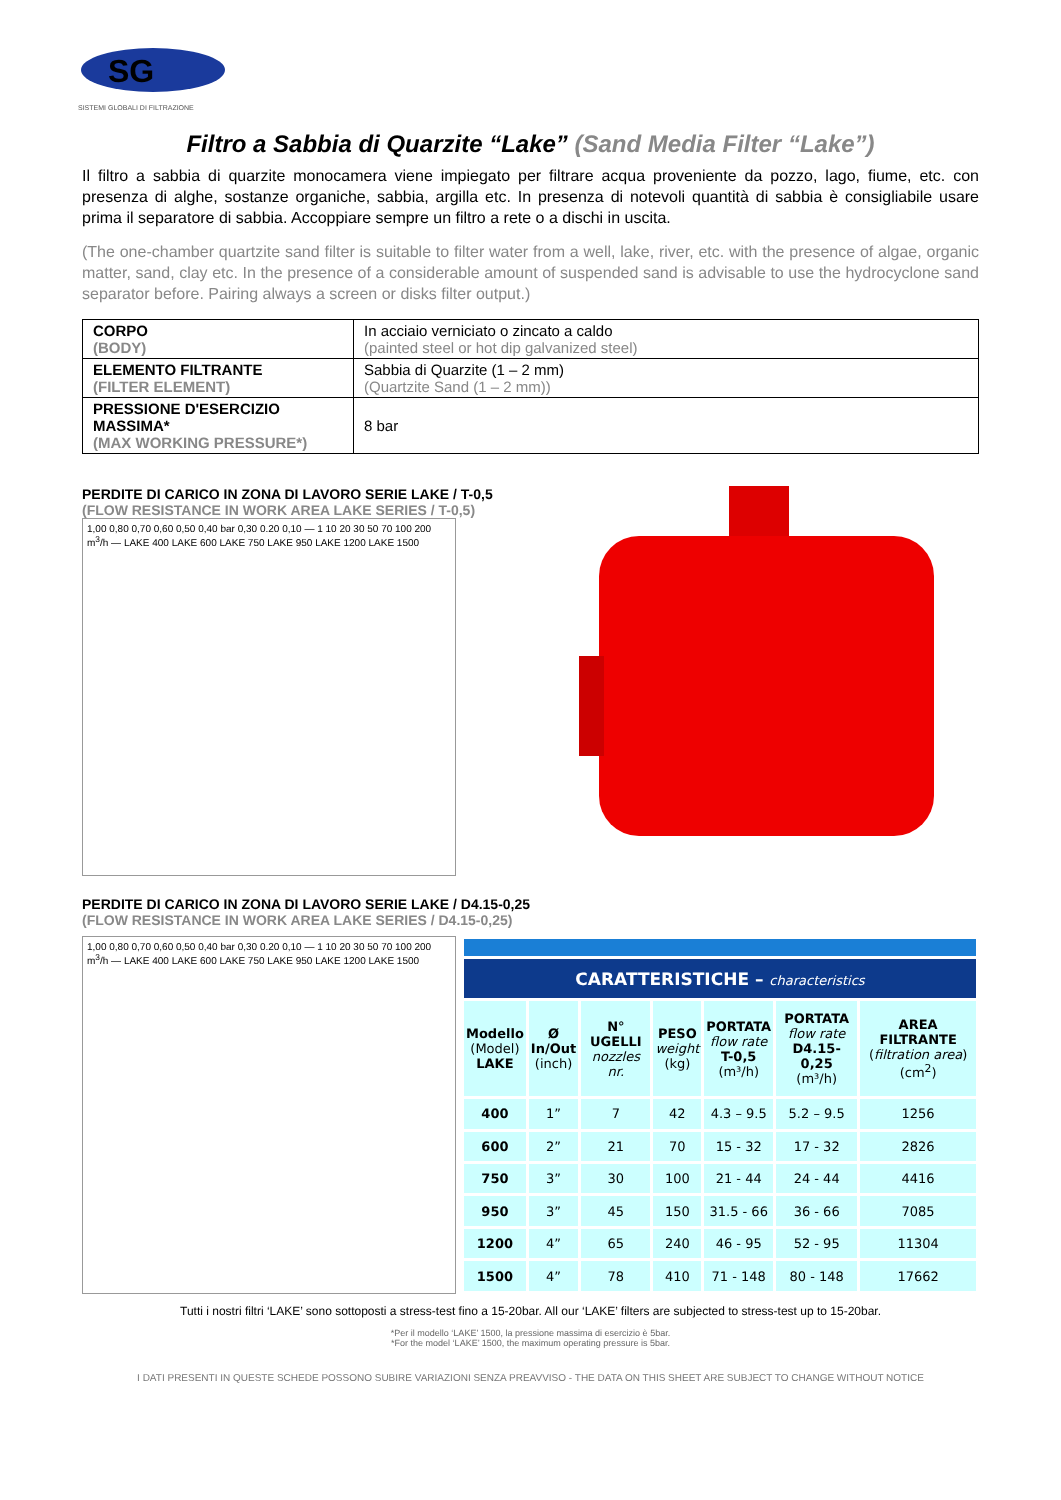SG
SISTEMI GLOBALI DI FILTRAZIONE
Filtro a Sabbia di Quarzite “Lake” (Sand Media Filter “Lake”)
Il filtro a sabbia di quarzite monocamera viene impiegato per filtrare acqua proveniente da pozzo, lago, fiume, etc. con presenza di alghe, sostanze organiche, sabbia, argilla etc. In presenza di notevoli quantità di sabbia è consigliabile usare prima il separatore di sabbia. Accoppiare sempre un filtro a rete o a dischi in uscita.
(The one-chamber quartzite sand filter is suitable to filter water from a well, lake, river, etc. with the presence of algae, organic matter, sand, clay etc. In the presence of a considerable amount of suspended sand is advisable to use the hydrocyclone sand separator before. Pairing always a screen or disks filter output.)
| CORPO (BODY) | In acciaio verniciato o zincato a caldo (painted steel or hot dip galvanized steel) |
| ELEMENTO FILTRANTE (FILTER ELEMENT) | Sabbia di Quarzite (1 – 2 mm) (Quartzite Sand (1 – 2 mm)) |
| PRESSIONE D'ESERCIZIO MASSIMA* (MAX WORKING PRESSURE*) | 8 bar |
PERDITE DI CARICO IN ZONA DI LAVORO SERIE LAKE / T-0,5
(FLOW RESISTANCE IN WORK AREA LAKE SERIES / T-0,5)
1,00 0,80 0,70 0,60 0,50 0,40 bar 0,30 0.20 0,10 — 1 10 20 30 50 70 100 200 m<sup>3</sup>/h — LAKE 400 LAKE 600 LAKE 750 LAKE 950 LAKE 1200 LAKE 1500
PERDITE DI CARICO IN ZONA DI LAVORO SERIE LAKE / D4.15-0,25
(FLOW RESISTANCE IN WORK AREA LAKE SERIES / D4.15-0,25)
1,00 0,80 0,70 0,60 0,50 0,40 bar 0,30 0.20 0,10 — 1 10 20 30 50 70 100 200 m<sup>3</sup>/h — LAKE 400 LAKE 600 LAKE 750 LAKE 950 LAKE 1200 LAKE 1500
| CARATTERISTICHE – characteristics | | | | | | |
| --- | --- | --- | --- | --- | --- | --- |
| Modello (Model) LAKE | Ø In/Out (inch) | N° UGELLI nozzles nr. | PESO weight (kg) | PORTATA flow rate T-0,5 (m³/h) | PORTATA flow rate D4.15-0,25 (m³/h) | AREA FILTRANTE ( filtration area ) (cm<sup>2</sup>) |
| 400 | 1” | 7 | 42 | 4.3 – 9.5 | 5.2 – 9.5 | 1256 |
| 600 | 2” | 21 | 70 | 15 - 32 | 17 - 32 | 2826 |
| 750 | 3” | 30 | 100 | 21 - 44 | 24 - 44 | 4416 |
| 950 | 3” | 45 | 150 | 31.5 - 66 | 36 - 66 | 7085 |
| 1200 | 4” | 65 | 240 | 46 - 95 | 52 - 95 | 11304 |
| 1500 | 4” | 78 | 410 | 71 - 148 | 80 - 148 | 17662 |
Tutti i nostri filtri ‘LAKE’ sono sottoposti a stress-test fino a 15-20bar. All our ‘LAKE’ filters are subjected to stress-test up to 15-20bar.
*Per il modello ‘LAKE’ 1500, la pressione massima di esercizio è 5bar.
*For the model ‘LAKE’ 1500, the maximum operating pressure is 5bar.
I DATI PRESENTI IN QUESTE SCHEDE POSSONO SUBIRE VARIAZIONI SENZA PREAVVISO - THE DATA ON THIS SHEET ARE SUBJECT TO CHANGE WITHOUT NOTICE